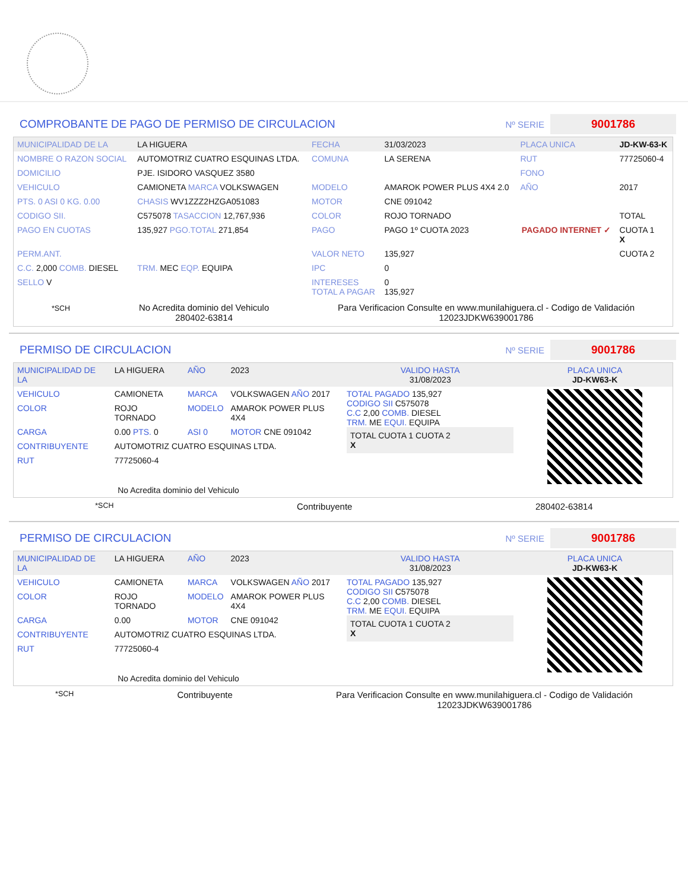COMPROBANTE DE PAGO DE PERMISO DE CIRCULACION Nº SERIE 9001786
| MUNICIPALIDAD DE LA | LA HIGUERA | FECHA | 31/03/2023 | PLACA UNICA | JD-KW-63-K |
| NOMBRE O RAZON SOCIAL | AUTOMOTRIZ CUATRO ESQUINAS LTDA. | COMUNA | LA SERENA | RUT | 77725060-4 |
| DOMICILIO | PJE. ISIDORO VASQUEZ 3580 | | | FONO | |
| VEHICULO | CAMIONETA MARCA VOLKSWAGEN | MODELO | AMAROK POWER PLUS 4X4 2.0 | AÑO | 2017 |
| PTS. 0 ASI 0 KG. 0.00 | CHASIS WV1ZZZ2HZGA051083 | MOTOR | CNE 091042 | | |
| CODIGO SII. | C575078 TASACCION 12,767,936 | COLOR | ROJO TORNADO | | TOTAL |
| PAGO EN CUOTAS | 135,927 PGO.TOTAL 271,854 | PAGO | PAGO 1º CUOTA 2023 | PAGADO INTERNET ✓ | CUOTA 1 X |
| PERM.ANT. | | VALOR NETO | 135,927 | | CUOTA 2 |
| C.C. 2,000 COMB. DIESEL | TRM. MEC EQP. EQUIPA | IPC | 0 | | |
| SELLO V | | INTERESES TOTAL A PAGAR | 0 135,927 | | |
*SCH
No Acredita dominio del Vehiculo
280402-63814
Para Verificacion Consulte en www.munilahiguera.cl - Codigo de Validación
12023JDKW639001786
PERMISO DE CIRCULACION Nº SERIE 9001786
| MUNICIPALIDAD DE LA | LA HIGUERA | AÑO | 2023 |
| VEHICULO | CAMIONETA | MARCA | VOLKSWAGEN AÑO 2017 |
| COLOR | ROJO TORNADO | MODELO | AMAROK POWER PLUS 4X4 |
| CARGA | 0.00 PTS. 0 | ASI 0 | MOTOR CNE 091042 |
| CONTRIBUYENTE | AUTOMOTRIZ CUATRO ESQUINAS LTDA. | | |
| RUT | 77725060-4 | | |
| No Acredita dominio del Vehiculo | | | |
| VALIDO HASTA 31/08/2023 | PLACA UNICA JD-KW63-K |
| TOTAL PAGADO 135,927 CODIGO SII C575078 C.C 2,00 COMB. DIESEL TRM. ME EQUI. EQUIPA TOTAL CUOTA 1 CUOTA 2 X | |
*SCH Contribuyente 280402-63814
PERMISO DE CIRCULACION Nº SERIE 9001786
| MUNICIPALIDAD DE LA | LA HIGUERA | AÑO | 2023 |
| VEHICULO | CAMIONETA | MARCA | VOLKSWAGEN AÑO 2017 |
| COLOR | ROJO TORNADO | MODELO | AMAROK POWER PLUS 4X4 |
| CARGA | 0.00 | MOTOR | CNE 091042 |
| CONTRIBUYENTE | AUTOMOTRIZ CUATRO ESQUINAS LTDA. | | |
| RUT | 77725060-4 | | |
| No Acredita dominio del Vehiculo | | | |
| VALIDO HASTA 31/08/2023 | PLACA UNICA JD-KW63-K |
| TOTAL PAGADO 135,927 CODIGO SII C575078 C.C 2,00 COMB. DIESEL TRM. ME EQUI. EQUIPA TOTAL CUOTA 1 CUOTA 2 X | |
*SCH Contribuyente Para Verificacion Consulte en www.munilahiguera.cl - Codigo de Validación
12023JDKW639001786